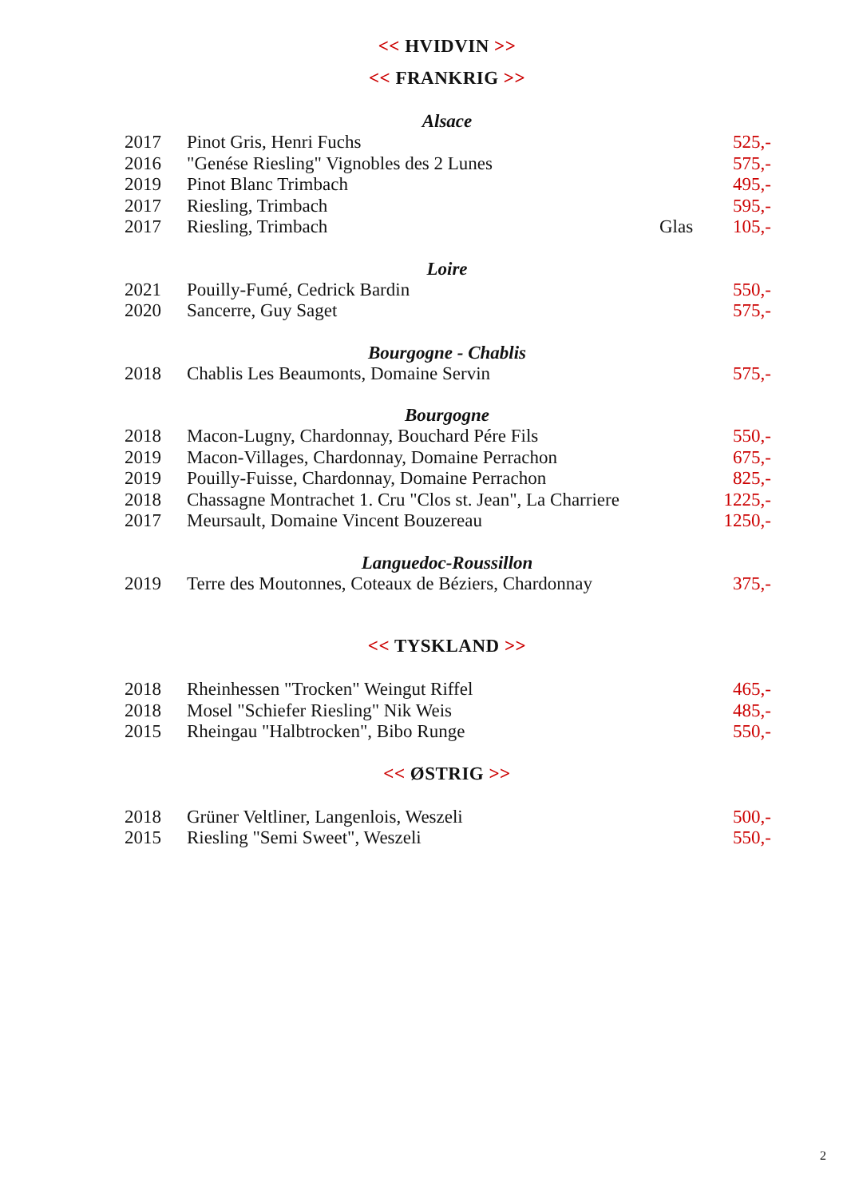<< HVIDVIN >>
<< FRANKRIG >>
Alsace
| 2017 | Pinot Gris, Henri Fuchs | | 525,- |
| 2016 | "Genése Riesling" Vignobles des 2 Lunes | | 575,- |
| 2019 | Pinot Blanc Trimbach | | 495,- |
| 2017 | Riesling, Trimbach | | 595,- |
| 2017 | Riesling, Trimbach | Glas | 105,- |
Loire
| 2021 | Pouilly-Fumé, Cedrick Bardin | 550,- |
| 2020 | Sancerre, Guy Saget | 575,- |
Bourgogne - Chablis
| 2018 | Chablis Les Beaumonts, Domaine Servin | 575,- |
Bourgogne
| 2018 | Macon-Lugny, Chardonnay, Bouchard Pére Fils | 550,- |
| 2019 | Macon-Villages, Chardonnay, Domaine Perrachon | 675,- |
| 2019 | Pouilly-Fuisse, Chardonnay, Domaine Perrachon | 825,- |
| 2018 | Chassagne Montrachet 1. Cru "Clos st. Jean", La Charriere | 1225,- |
| 2017 | Meursault, Domaine Vincent Bouzereau | 1250,- |
Languedoc-Roussillon
| 2019 | Terre des Moutonnes, Coteaux de Béziers, Chardonnay | 375,- |
<< TYSKLAND >>
| 2018 | Rheinhessen "Trocken" Weingut Riffel | 465,- |
| 2018 | Mosel "Schiefer Riesling" Nik Weis | 485,- |
| 2015 | Rheingau "Halbtrocken", Bibo Runge | 550,- |
<< ØSTRIG >>
| 2018 | Grüner Veltliner, Langenlois, Weszeli | 500,- |
| 2015 | Riesling "Semi Sweet", Weszeli | 550,- |
2